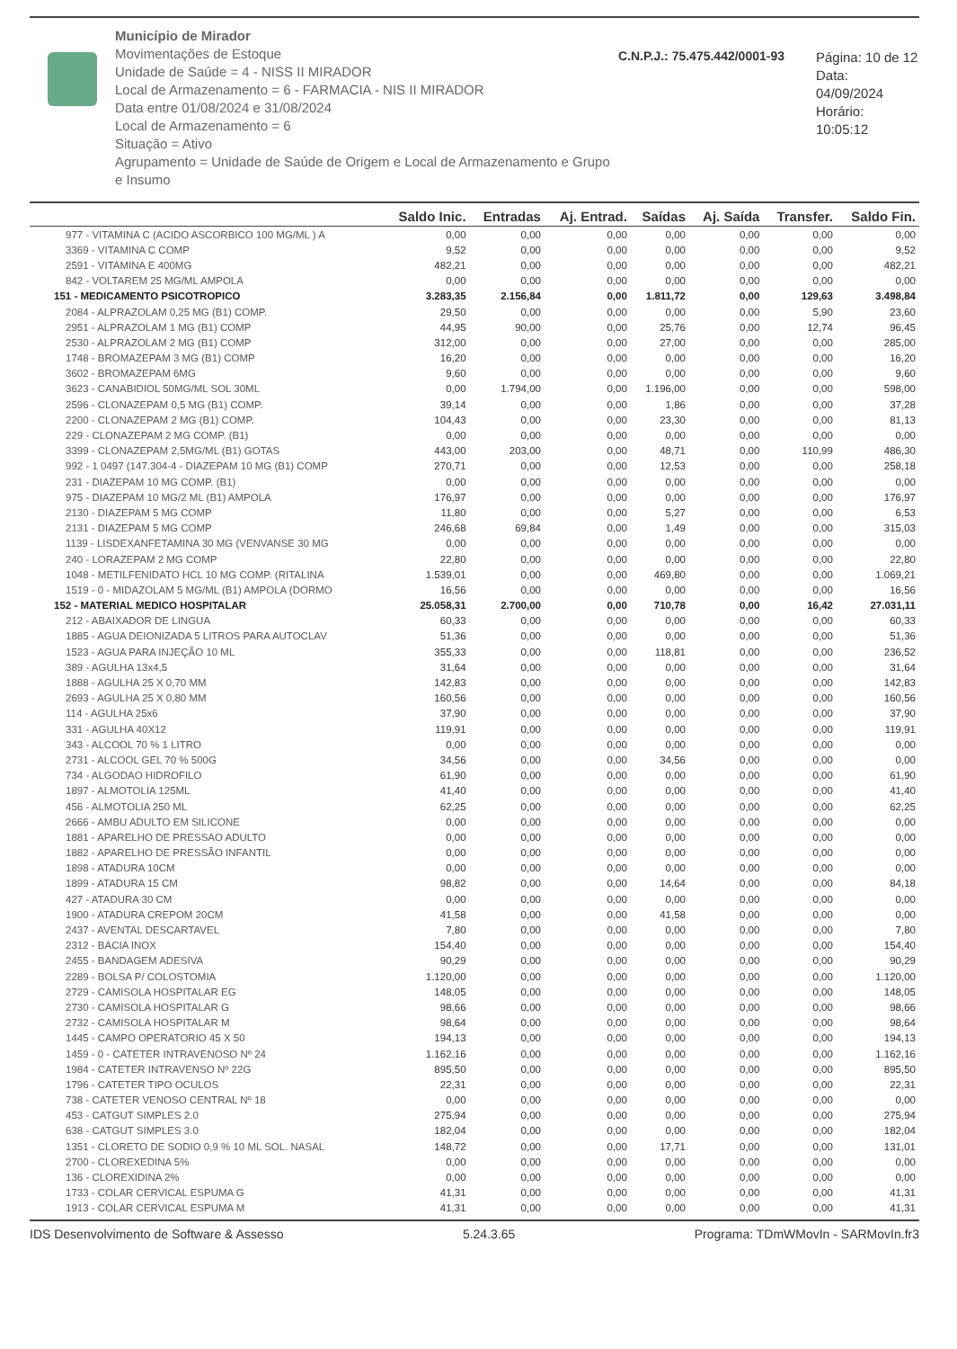Município de Mirador
Movimentações de Estoque
Unidade de Saúde = 4 - NISS II MIRADOR
Local de Armazenamento = 6 - FARMACIA - NIS II MIRADOR
Data entre 01/08/2024 e 31/08/2024
Local de Armazenamento = 6
Situação = Ativo
Agrupamento = Unidade de Saúde de Origem e Local de Armazenamento e Grupo e Insumo
C.N.P.J.: 75.475.442/0001-93
Página: 10 de 12
Data: 04/09/2024
Horário: 10:05:12
| | Saldo Inic. | Entradas | Aj. Entrad. | Saídas | Aj. Saída | Transfer. | Saldo Fin. |
| --- | --- | --- | --- | --- | --- | --- | --- |
| 977 - VITAMINA C (ACIDO ASCORBICO 100 MG/ML ) A | 0,00 | 0,00 | 0,00 | 0,00 | 0,00 | 0,00 | 0,00 |
| 3369 - VITAMINA C COMP | 9,52 | 0,00 | 0,00 | 0,00 | 0,00 | 0,00 | 9,52 |
| 2591 - VITAMINA E 400MG | 482,21 | 0,00 | 0,00 | 0,00 | 0,00 | 0,00 | 482,21 |
| 842 - VOLTAREM 25 MG/ML AMPOLA | 0,00 | 0,00 | 0,00 | 0,00 | 0,00 | 0,00 | 0,00 |
| 151 - MEDICAMENTO PSICOTROPICO | 3.283,35 | 2.156,84 | 0,00 | 1.811,72 | 0,00 | 129,63 | 3.498,84 |
| 2084 - ALPRAZOLAM 0,25 MG (B1) COMP. | 29,50 | 0,00 | 0,00 | 0,00 | 0,00 | 5,90 | 23,60 |
| 2951 - ALPRAZOLAM 1 MG (B1) COMP | 44,95 | 90,00 | 0,00 | 25,76 | 0,00 | 12,74 | 96,45 |
| 2530 - ALPRAZOLAM 2 MG (B1) COMP | 312,00 | 0,00 | 0,00 | 27,00 | 0,00 | 0,00 | 285,00 |
| 1748 - BROMAZEPAM 3 MG (B1) COMP | 16,20 | 0,00 | 0,00 | 0,00 | 0,00 | 0,00 | 16,20 |
| 3602 - BROMAZEPAM 6MG | 9,60 | 0,00 | 0,00 | 0,00 | 0,00 | 0,00 | 9,60 |
| 3623 - CANABIDIOL 50MG/ML SOL 30ML | 0,00 | 1.794,00 | 0,00 | 1.196,00 | 0,00 | 0,00 | 598,00 |
| 2596 - CLONAZEPAM 0,5 MG (B1) COMP. | 39,14 | 0,00 | 0,00 | 1,86 | 0,00 | 0,00 | 37,28 |
| 2200 - CLONAZEPAM 2 MG (B1) COMP. | 104,43 | 0,00 | 0,00 | 23,30 | 0,00 | 0,00 | 81,13 |
| 229 - CLONAZEPAM 2 MG COMP. (B1) | 0,00 | 0,00 | 0,00 | 0,00 | 0,00 | 0,00 | 0,00 |
| 3399 - CLONAZEPAM 2,5MG/ML (B1) GOTAS | 443,00 | 203,00 | 0,00 | 48,71 | 0,00 | 110,99 | 486,30 |
| 992 - 1 0497 (147.304-4 - DIAZEPAM 10 MG (B1) COMP | 270,71 | 0,00 | 0,00 | 12,53 | 0,00 | 0,00 | 258,18 |
| 231 - DIAZEPAM 10 MG COMP. (B1) | 0,00 | 0,00 | 0,00 | 0,00 | 0,00 | 0,00 | 0,00 |
| 975 - DIAZEPAM 10 MG/2 ML (B1) AMPOLA | 176,97 | 0,00 | 0,00 | 0,00 | 0,00 | 0,00 | 176,97 |
| 2130 - DIAZEPAM 5 MG COMP | 11,80 | 0,00 | 0,00 | 5,27 | 0,00 | 0,00 | 6,53 |
| 2131 - DIAZEPAM 5 MG COMP | 246,68 | 69,84 | 0,00 | 1,49 | 0,00 | 0,00 | 315,03 |
| 1139 - LISDEXANFETAMINA 30 MG (VENVANSE 30 MG | 0,00 | 0,00 | 0,00 | 0,00 | 0,00 | 0,00 | 0,00 |
| 240 - LORAZEPAM 2 MG COMP | 22,80 | 0,00 | 0,00 | 0,00 | 0,00 | 0,00 | 22,80 |
| 1048 - METILFENIDATO HCL 10 MG COMP. (RITALINA | 1.539,01 | 0,00 | 0,00 | 469,80 | 0,00 | 0,00 | 1.069,21 |
| 1519 - 0 - MIDAZOLAM 5 MG/ML (B1) AMPOLA (DORMO | 16,56 | 0,00 | 0,00 | 0,00 | 0,00 | 0,00 | 16,56 |
| 152 - MATERIAL MEDICO HOSPITALAR | 25.058,31 | 2.700,00 | 0,00 | 710,78 | 0,00 | 16,42 | 27.031,11 |
| 212 - ABAIXADOR DE LINGUA | 60,33 | 0,00 | 0,00 | 0,00 | 0,00 | 0,00 | 60,33 |
| 1885 - AGUA DEIONIZADA 5 LITROS PARA AUTOCLAV | 51,36 | 0,00 | 0,00 | 0,00 | 0,00 | 0,00 | 51,36 |
| 1523 - AGUA PARA INJEÇÃO 10 ML | 355,33 | 0,00 | 0,00 | 118,81 | 0,00 | 0,00 | 236,52 |
| 389 - AGULHA 13x4,5 | 31,64 | 0,00 | 0,00 | 0,00 | 0,00 | 0,00 | 31,64 |
| 1888 - AGULHA 25 X 0,70 MM | 142,83 | 0,00 | 0,00 | 0,00 | 0,00 | 0,00 | 142,83 |
| 2693 - AGULHA 25 X 0,80 MM | 160,56 | 0,00 | 0,00 | 0,00 | 0,00 | 0,00 | 160,56 |
| 114 - AGULHA 25x6 | 37,90 | 0,00 | 0,00 | 0,00 | 0,00 | 0,00 | 37,90 |
| 331 - AGULHA 40X12 | 119,91 | 0,00 | 0,00 | 0,00 | 0,00 | 0,00 | 119,91 |
| 343 - ALCOOL 70 % 1 LITRO | 0,00 | 0,00 | 0,00 | 0,00 | 0,00 | 0,00 | 0,00 |
| 2731 - ALCOOL GEL 70 % 500G | 34,56 | 0,00 | 0,00 | 34,56 | 0,00 | 0,00 | 0,00 |
| 734 - ALGODAO HIDROFILO | 61,90 | 0,00 | 0,00 | 0,00 | 0,00 | 0,00 | 61,90 |
| 1897 - ALMOTOLIA 125ML | 41,40 | 0,00 | 0,00 | 0,00 | 0,00 | 0,00 | 41,40 |
| 456 - ALMOTOLIA 250 ML | 62,25 | 0,00 | 0,00 | 0,00 | 0,00 | 0,00 | 62,25 |
| 2666 - AMBU ADULTO EM SILICONE | 0,00 | 0,00 | 0,00 | 0,00 | 0,00 | 0,00 | 0,00 |
| 1881 - APARELHO DE PRESSAO ADULTO | 0,00 | 0,00 | 0,00 | 0,00 | 0,00 | 0,00 | 0,00 |
| 1882 - APARELHO DE PRESSÃO INFANTIL | 0,00 | 0,00 | 0,00 | 0,00 | 0,00 | 0,00 | 0,00 |
| 1898 - ATADURA 10CM | 0,00 | 0,00 | 0,00 | 0,00 | 0,00 | 0,00 | 0,00 |
| 1899 - ATADURA 15 CM | 98,82 | 0,00 | 0,00 | 14,64 | 0,00 | 0,00 | 84,18 |
| 427 - ATADURA 30 CM | 0,00 | 0,00 | 0,00 | 0,00 | 0,00 | 0,00 | 0,00 |
| 1900 - ATADURA CREPOM 20CM | 41,58 | 0,00 | 0,00 | 41,58 | 0,00 | 0,00 | 0,00 |
| 2437 - AVENTAL DESCARTAVEL | 7,80 | 0,00 | 0,00 | 0,00 | 0,00 | 0,00 | 7,80 |
| 2312 - BACIA INOX | 154,40 | 0,00 | 0,00 | 0,00 | 0,00 | 0,00 | 154,40 |
| 2455 - BANDAGEM ADESIVA | 90,29 | 0,00 | 0,00 | 0,00 | 0,00 | 0,00 | 90,29 |
| 2289 - BOLSA P/ COLOSTOMIA | 1.120,00 | 0,00 | 0,00 | 0,00 | 0,00 | 0,00 | 1.120,00 |
| 2729 - CAMISOLA HOSPITALAR EG | 148,05 | 0,00 | 0,00 | 0,00 | 0,00 | 0,00 | 148,05 |
| 2730 - CAMISOLA HOSPITALAR G | 98,66 | 0,00 | 0,00 | 0,00 | 0,00 | 0,00 | 98,66 |
| 2732 - CAMISOLA HOSPITALAR M | 98,64 | 0,00 | 0,00 | 0,00 | 0,00 | 0,00 | 98,64 |
| 1445 - CAMPO OPERATORIO 45 X 50 | 194,13 | 0,00 | 0,00 | 0,00 | 0,00 | 0,00 | 194,13 |
| 1459 - 0 - CATETER INTRAVENOSO Nº 24 | 1.162,16 | 0,00 | 0,00 | 0,00 | 0,00 | 0,00 | 1.162,16 |
| 1984 - CATETER INTRAVENSO Nº 22G | 895,50 | 0,00 | 0,00 | 0,00 | 0,00 | 0,00 | 895,50 |
| 1796 - CATETER TIPO OCULOS | 22,31 | 0,00 | 0,00 | 0,00 | 0,00 | 0,00 | 22,31 |
| 738 - CATETER VENOSO CENTRAL Nº 18 | 0,00 | 0,00 | 0,00 | 0,00 | 0,00 | 0,00 | 0,00 |
| 453 - CATGUT SIMPLES 2.0 | 275,94 | 0,00 | 0,00 | 0,00 | 0,00 | 0,00 | 275,94 |
| 638 - CATGUT SIMPLES 3.0 | 182,04 | 0,00 | 0,00 | 0,00 | 0,00 | 0,00 | 182,04 |
| 1351 - CLORETO DE SODIO 0,9 % 10 ML SOL. NASAL | 148,72 | 0,00 | 0,00 | 17,71 | 0,00 | 0,00 | 131,01 |
| 2700 - CLOREXEDINA 5% | 0,00 | 0,00 | 0,00 | 0,00 | 0,00 | 0,00 | 0,00 |
| 136 - CLOREXIDINA 2% | 0,00 | 0,00 | 0,00 | 0,00 | 0,00 | 0,00 | 0,00 |
| 1733 - COLAR CERVICAL ESPUMA G | 41,31 | 0,00 | 0,00 | 0,00 | 0,00 | 0,00 | 41,31 |
| 1913 - COLAR CERVICAL ESPUMA M | 41,31 | 0,00 | 0,00 | 0,00 | 0,00 | 0,00 | 41,31 |
IDS Desenvolvimento de Software & Assesso 5.24.3.65 Programa: TDmWMovIn - SARMovIn.fr3